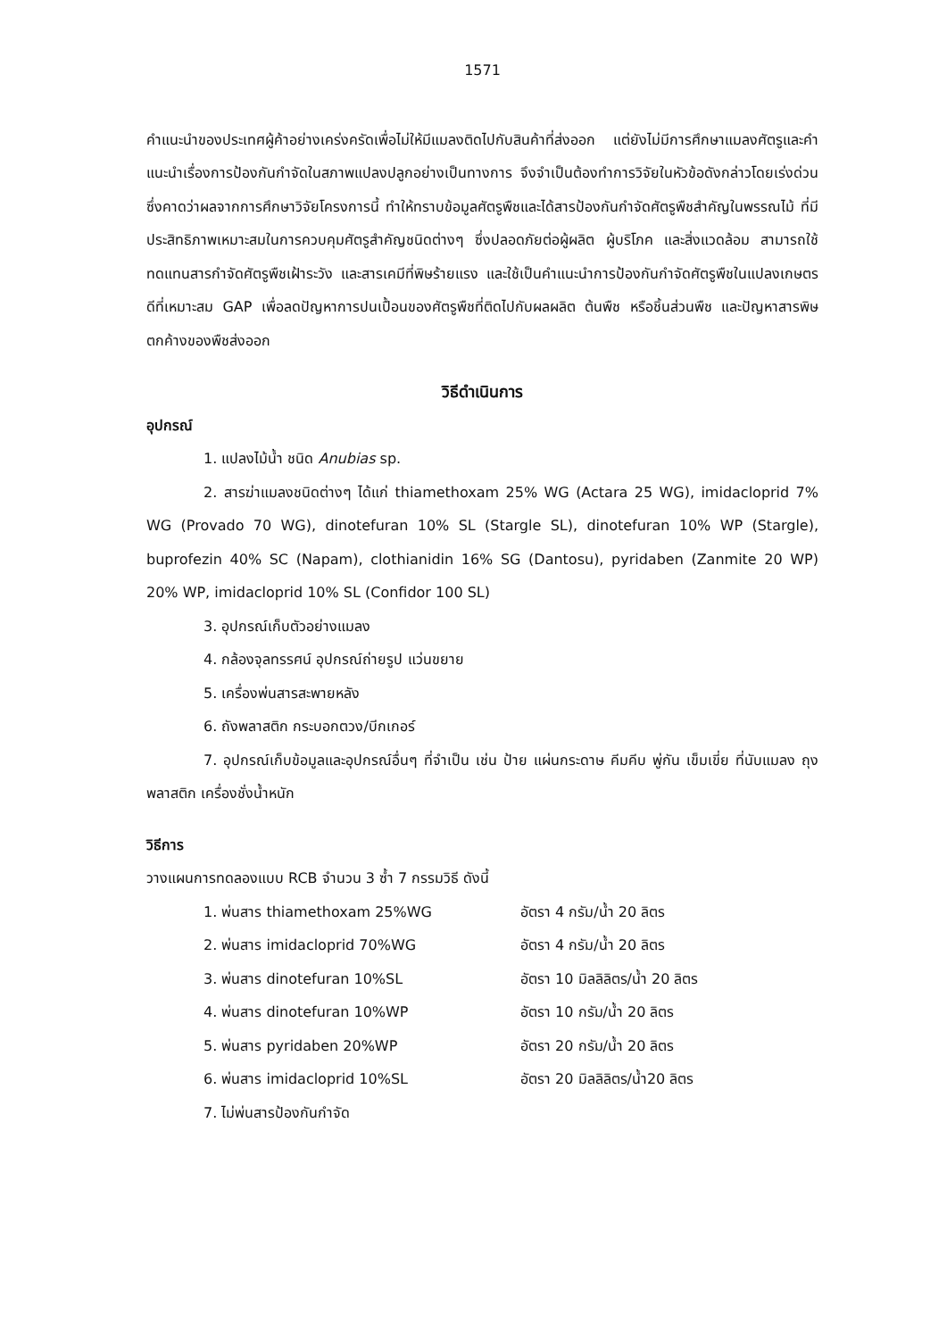1571
คำแนะนำของประเทศผู้ค้าอย่างเคร่งครัดเพื่อไม่ให้มีแมลงติดไปกับสินค้าที่ส่งออก แต่ยังไม่มีการศึกษาแมลงศัตรูและคำแนะนำเรื่องการป้องกันกำจัดในสภาพแปลงปลูกอย่างเป็นทางการ จึงจำเป็นต้องทำการวิจัยในหัวข้อดังกล่าวโดยเร่งด่วน ซึ่งคาดว่าผลจากการศึกษาวิจัยโครงการนี้ ทำให้ทราบข้อมูลศัตรูพืชและได้สารป้องกันกำจัดศัตรูพืชสำคัญในพรรณไม้ ที่มีประสิทธิภาพเหมาะสมในการควบคุมศัตรูสำคัญชนิดต่างๆ ซึ่งปลอดภัยต่อผู้ผลิต ผู้บริโภค และสิ่งแวดล้อม สามารถใช้ทดแทนสารกำจัดศัตรูพืชเฝ้าระวัง และสารเคมีที่พิษร้ายแรง และใช้เป็นคำแนะนำการป้องกันกำจัดศัตรูพืชในแปลงเกษตรดีที่เหมาะสม GAP เพื่อลดปัญหาการปนเปื้อนของศัตรูพืชที่ติดไปกับผลผลิต ต้นพืช หรือชิ้นส่วนพืช และปัญหาสารพิษตกค้างของพืชส่งออก
วิธีดำเนินการ
อุปกรณ์
1. แปลงไม้น้ำ ชนิด Anubias sp.
2. สารฆ่าแมลงชนิดต่างๆ ได้แก่ thiamethoxam 25% WG (Actara 25 WG), imidacloprid 7% WG (Provado 70 WG), dinotefuran 10% SL (Stargle SL), dinotefuran 10% WP (Stargle), buprofezin 40% SC (Napam), clothianidin 16% SG (Dantosu), pyridaben (Zanmite 20 WP) 20% WP, imidacloprid 10% SL (Confidor 100 SL)
3. อุปกรณ์เก็บตัวอย่างแมลง
4. กล้องจุลทรรศน์ อุปกรณ์ถ่ายรูป แว่นขยาย
5. เครื่องพ่นสารสะพายหลัง
6. ถังพลาสติก กระบอกตวง/บีกเกอร์
7. อุปกรณ์เก็บข้อมูลและอุปกรณ์อื่นๆ ที่จำเป็น เช่น ป้าย แผ่นกระดาษ คีมคีบ พู่กัน เข็มเขี่ย ที่นับแมลง ถุงพลาสติก เครื่องชั่งน้ำหนัก
วิธีการ
วางแผนการทดลองแบบ RCB จำนวน 3 ซ้ำ 7 กรรมวิธี ดังนี้
1. พ่นสาร thiamethoxam 25%WG อัตรา 4 กรัม/น้ำ 20 ลิตร
2. พ่นสาร imidacloprid 70%WG อัตรา 4 กรัม/น้ำ 20 ลิตร
3. พ่นสาร dinotefuran 10%SL อัตรา 10 มิลลิลิตร/น้ำ 20 ลิตร
4. พ่นสาร dinotefuran 10%WP อัตรา 10 กรัม/น้ำ 20 ลิตร
5. พ่นสาร pyridaben 20%WP อัตรา 20 กรัม/น้ำ 20 ลิตร
6. พ่นสาร imidacloprid 10%SL อัตรา 20 มิลลิลิตร/น้ำ20 ลิตร
7. ไม่พ่นสารป้องกันกำจัด